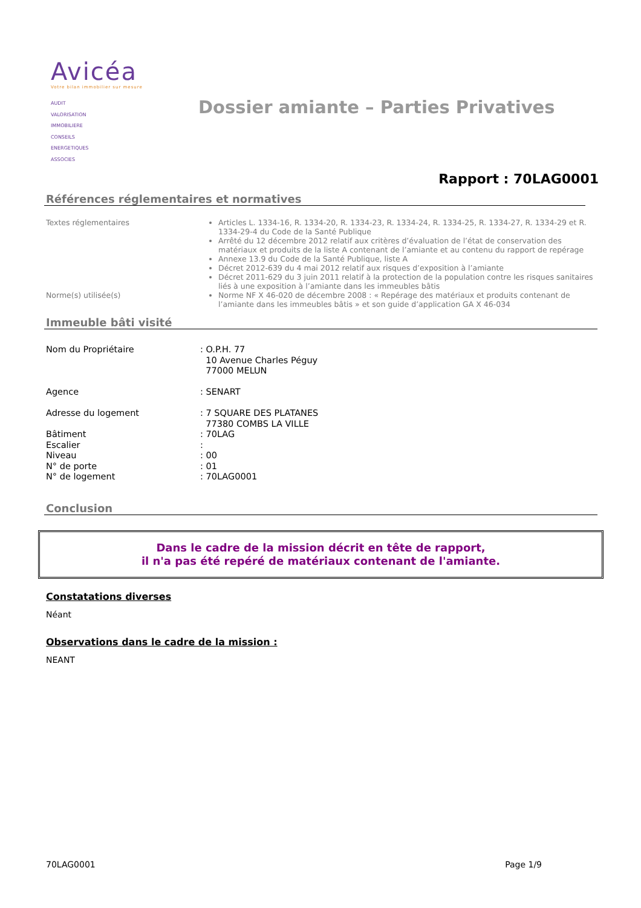Avicéa
Votre bilan immobilier sur mesure
AUDIT
VALORISATION
IMMOBILIERE
CONSEILS
ENERGETIQUES
ASSOCIES
Dossier amiante – Parties Privatives
Rapport : 70LAG0001
Références réglementaires et normatives
Textes réglementaires Articles L. 1334-16, R. 1334-20, R. 1334-23, R. 1334-24, R. 1334-25, R. 1334-27, R. 1334-29 et R. 1334-29-4 du Code de la Santé Publique
Arrêté du 12 décembre 2012 relatif aux critères d’évaluation de l’état de conservation des matériaux et produits de la liste A contenant de l’amiante et au contenu du rapport de repérage
Annexe 13.9 du Code de la Santé Publique, liste A
Décret 2012-639 du 4 mai 2012 relatif aux risques d’exposition à l’amiante
Décret 2011-629 du 3 juin 2011 relatif à la protection de la population contre les risques sanitaires liés à une exposition à l’amiante dans les immeubles bâtis
Norme(s) utilisée(s) Norme NF X 46-020 de décembre 2008 : « Repérage des matériaux et produits contenant de l’amiante dans les immeubles bâtis » et son guide d’application GA X 46-034
Immeuble bâti visité
| Nom du Propriétaire | : O.P.H. 77 10 Avenue Charles Péguy 77000 MELUN |
| Agence | : SENART |
| Adresse du logement | : 7 SQUARE DES PLATANES 77380 COMBS LA VILLE |
| Bâtiment | : 70LAG |
| Escalier | : |
| Niveau | : 00 |
| N° de porte | : 01 |
| N° de logement | : 70LAG0001 |
Conclusion
Dans le cadre de la mission décrit en tête de rapport,
il n'a pas été repéré de matériaux contenant de l'amiante.
Constatations diverses
Néant
Observations dans le cadre de la mission :
NEANT
70LAG0001 Page 1/9